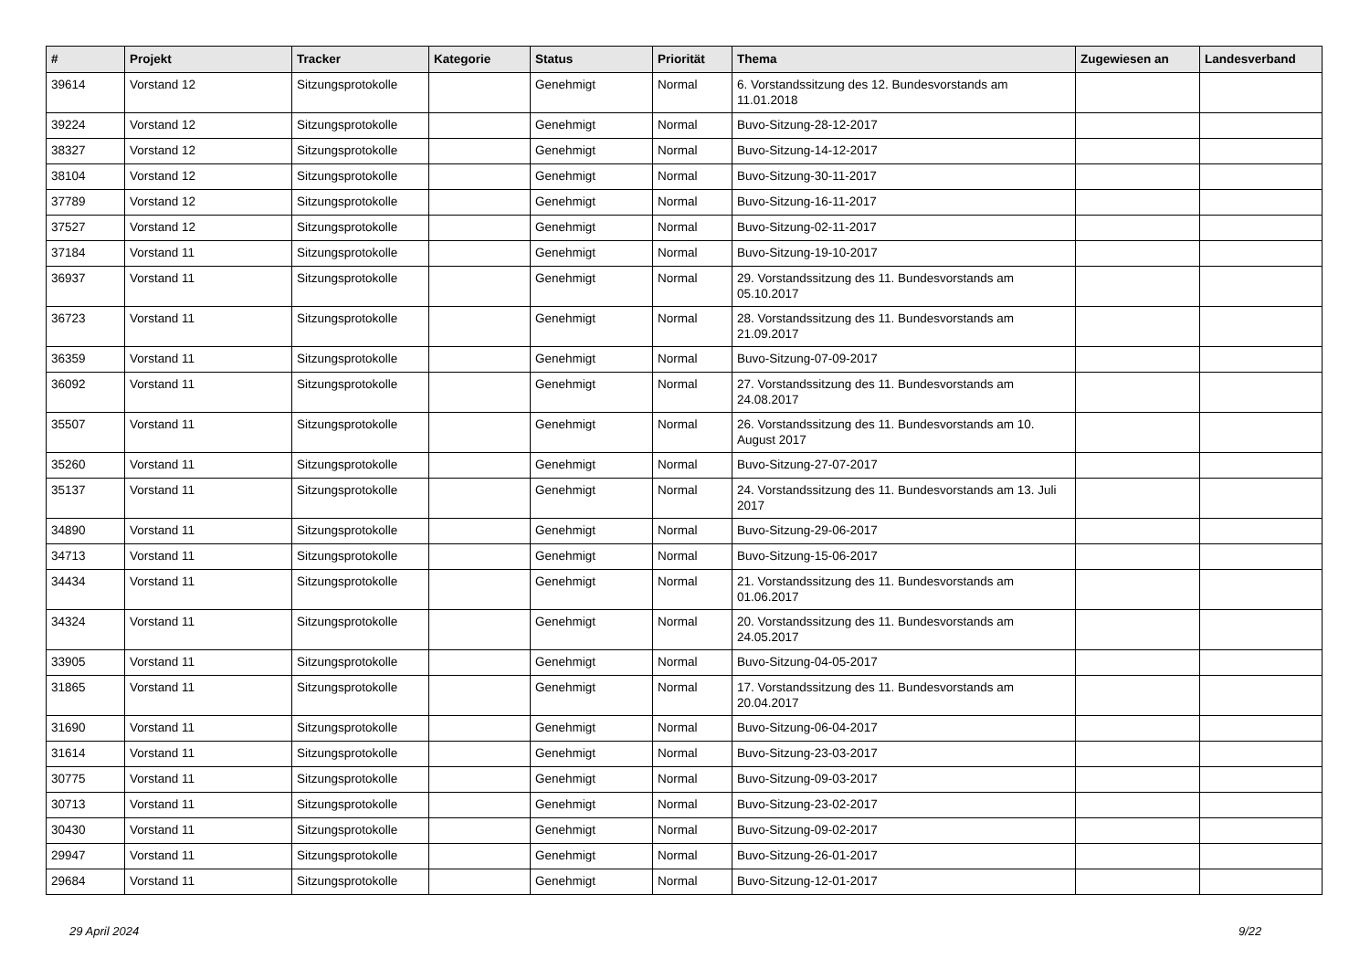| # | Projekt | Tracker | Kategorie | Status | Priorität | Thema | Zugewiesen an | Landesverband |
| --- | --- | --- | --- | --- | --- | --- | --- | --- |
| 39614 | Vorstand 12 | Sitzungsprotokolle | | Genehmigt | Normal | 6. Vorstandssitzung des 12. Bundesvorstands am 11.01.2018 | | |
| 39224 | Vorstand 12 | Sitzungsprotokolle | | Genehmigt | Normal | Buvo-Sitzung-28-12-2017 | | |
| 38327 | Vorstand 12 | Sitzungsprotokolle | | Genehmigt | Normal | Buvo-Sitzung-14-12-2017 | | |
| 38104 | Vorstand 12 | Sitzungsprotokolle | | Genehmigt | Normal | Buvo-Sitzung-30-11-2017 | | |
| 37789 | Vorstand 12 | Sitzungsprotokolle | | Genehmigt | Normal | Buvo-Sitzung-16-11-2017 | | |
| 37527 | Vorstand 12 | Sitzungsprotokolle | | Genehmigt | Normal | Buvo-Sitzung-02-11-2017 | | |
| 37184 | Vorstand 11 | Sitzungsprotokolle | | Genehmigt | Normal | Buvo-Sitzung-19-10-2017 | | |
| 36937 | Vorstand 11 | Sitzungsprotokolle | | Genehmigt | Normal | 29. Vorstandssitzung des 11. Bundesvorstands am 05.10.2017 | | |
| 36723 | Vorstand 11 | Sitzungsprotokolle | | Genehmigt | Normal | 28. Vorstandssitzung des 11. Bundesvorstands am 21.09.2017 | | |
| 36359 | Vorstand 11 | Sitzungsprotokolle | | Genehmigt | Normal | Buvo-Sitzung-07-09-2017 | | |
| 36092 | Vorstand 11 | Sitzungsprotokolle | | Genehmigt | Normal | 27. Vorstandssitzung des 11. Bundesvorstands am 24.08.2017 | | |
| 35507 | Vorstand 11 | Sitzungsprotokolle | | Genehmigt | Normal | 26. Vorstandssitzung des 11. Bundesvorstands am 10. August 2017 | | |
| 35260 | Vorstand 11 | Sitzungsprotokolle | | Genehmigt | Normal | Buvo-Sitzung-27-07-2017 | | |
| 35137 | Vorstand 11 | Sitzungsprotokolle | | Genehmigt | Normal | 24. Vorstandssitzung des 11. Bundesvorstands am 13. Juli 2017 | | |
| 34890 | Vorstand 11 | Sitzungsprotokolle | | Genehmigt | Normal | Buvo-Sitzung-29-06-2017 | | |
| 34713 | Vorstand 11 | Sitzungsprotokolle | | Genehmigt | Normal | Buvo-Sitzung-15-06-2017 | | |
| 34434 | Vorstand 11 | Sitzungsprotokolle | | Genehmigt | Normal | 21. Vorstandssitzung des 11. Bundesvorstands am 01.06.2017 | | |
| 34324 | Vorstand 11 | Sitzungsprotokolle | | Genehmigt | Normal | 20. Vorstandssitzung des 11. Bundesvorstands am 24.05.2017 | | |
| 33905 | Vorstand 11 | Sitzungsprotokolle | | Genehmigt | Normal | Buvo-Sitzung-04-05-2017 | | |
| 31865 | Vorstand 11 | Sitzungsprotokolle | | Genehmigt | Normal | 17. Vorstandssitzung des 11. Bundesvorstands am 20.04.2017 | | |
| 31690 | Vorstand 11 | Sitzungsprotokolle | | Genehmigt | Normal | Buvo-Sitzung-06-04-2017 | | |
| 31614 | Vorstand 11 | Sitzungsprotokolle | | Genehmigt | Normal | Buvo-Sitzung-23-03-2017 | | |
| 30775 | Vorstand 11 | Sitzungsprotokolle | | Genehmigt | Normal | Buvo-Sitzung-09-03-2017 | | |
| 30713 | Vorstand 11 | Sitzungsprotokolle | | Genehmigt | Normal | Buvo-Sitzung-23-02-2017 | | |
| 30430 | Vorstand 11 | Sitzungsprotokolle | | Genehmigt | Normal | Buvo-Sitzung-09-02-2017 | | |
| 29947 | Vorstand 11 | Sitzungsprotokolle | | Genehmigt | Normal | Buvo-Sitzung-26-01-2017 | | |
| 29684 | Vorstand 11 | Sitzungsprotokolle | | Genehmigt | Normal | Buvo-Sitzung-12-01-2017 | | |
29 April 2024 9/22